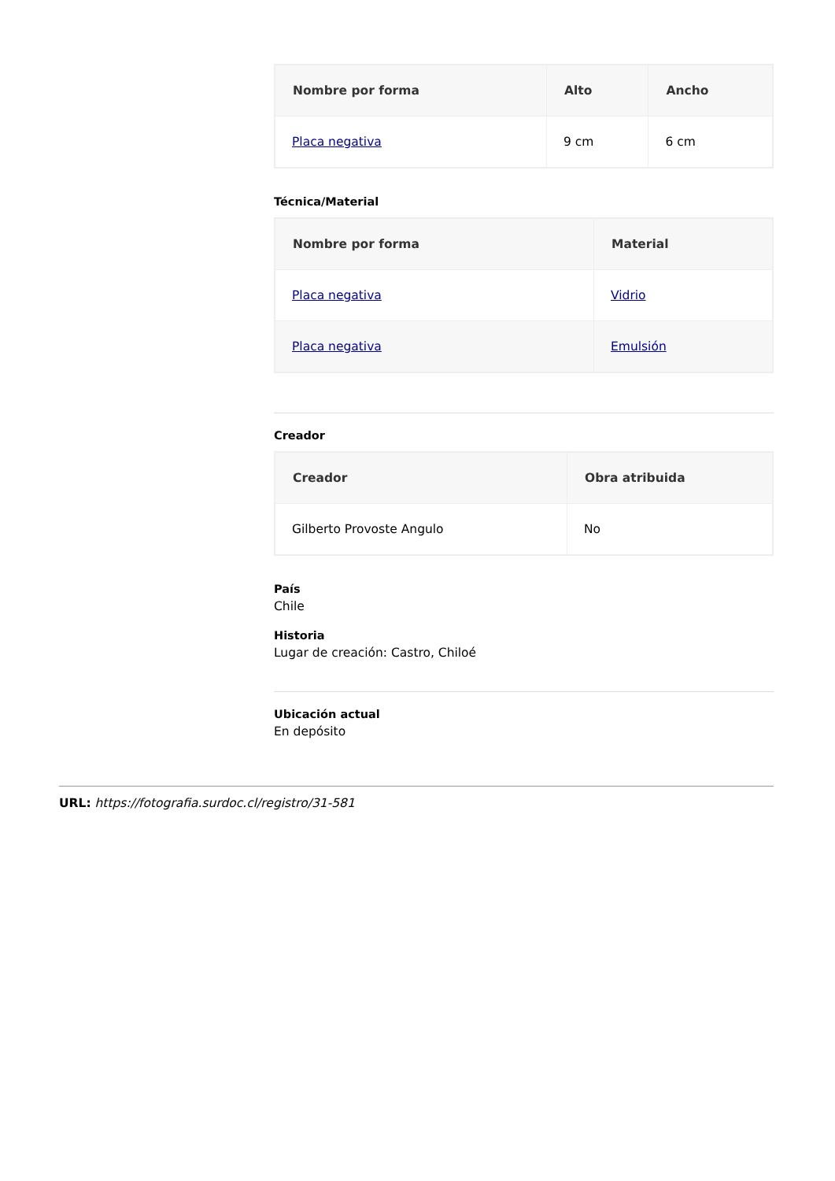| Nombre por forma | Alto | Ancho |
| --- | --- | --- |
| Placa negativa | 9 cm | 6 cm |
Técnica/Material
| Nombre por forma | Material |
| --- | --- |
| Placa negativa | Vidrio |
| Placa negativa | Emulsión |
Creador
| Creador | Obra atribuida |
| --- | --- |
| Gilberto Provoste Angulo | No |
País
Chile
Historia
Lugar de creación: Castro, Chiloé
Ubicación actual
En depósito
URL: https://fotografia.surdoc.cl/registro/31-581